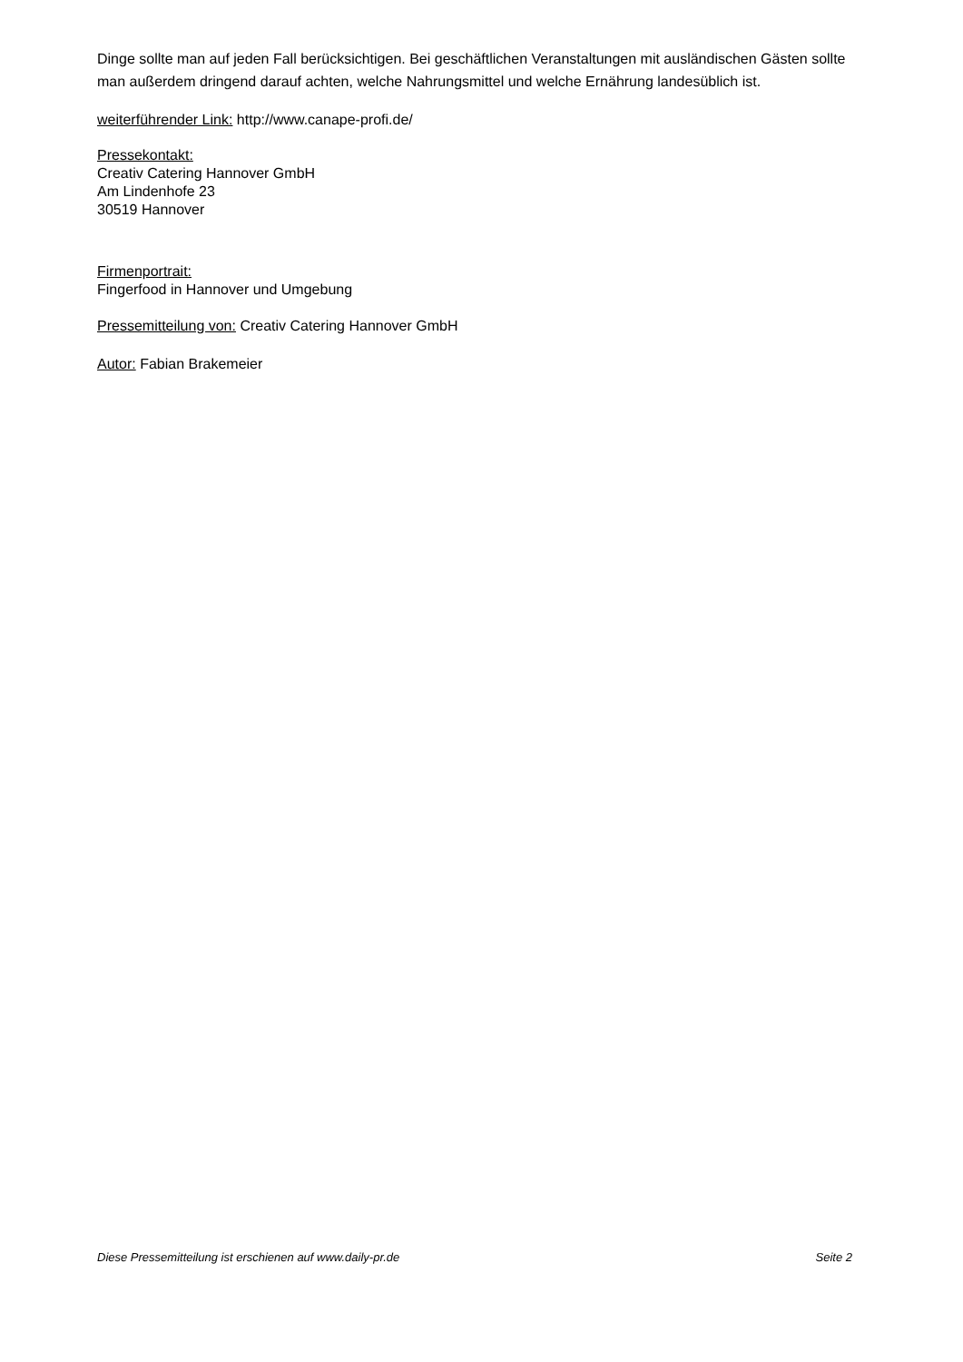Dinge sollte man auf jeden Fall berücksichtigen. Bei geschäftlichen Veranstaltungen mit ausländischen Gästen sollte man außerdem dringend darauf achten, welche Nahrungsmittel und welche Ernährung landesüblich ist.
weiterführender Link: http://www.canape-profi.de/
Pressekontakt:
Creativ Catering Hannover GmbH
Am Lindenhofe 23
30519 Hannover
Firmenportrait:
Fingerfood in Hannover und Umgebung
Pressemitteilung von: Creativ Catering Hannover GmbH
Autor: Fabian Brakemeier
Diese Pressemitteilung ist erschienen auf www.daily-pr.de Seite 2